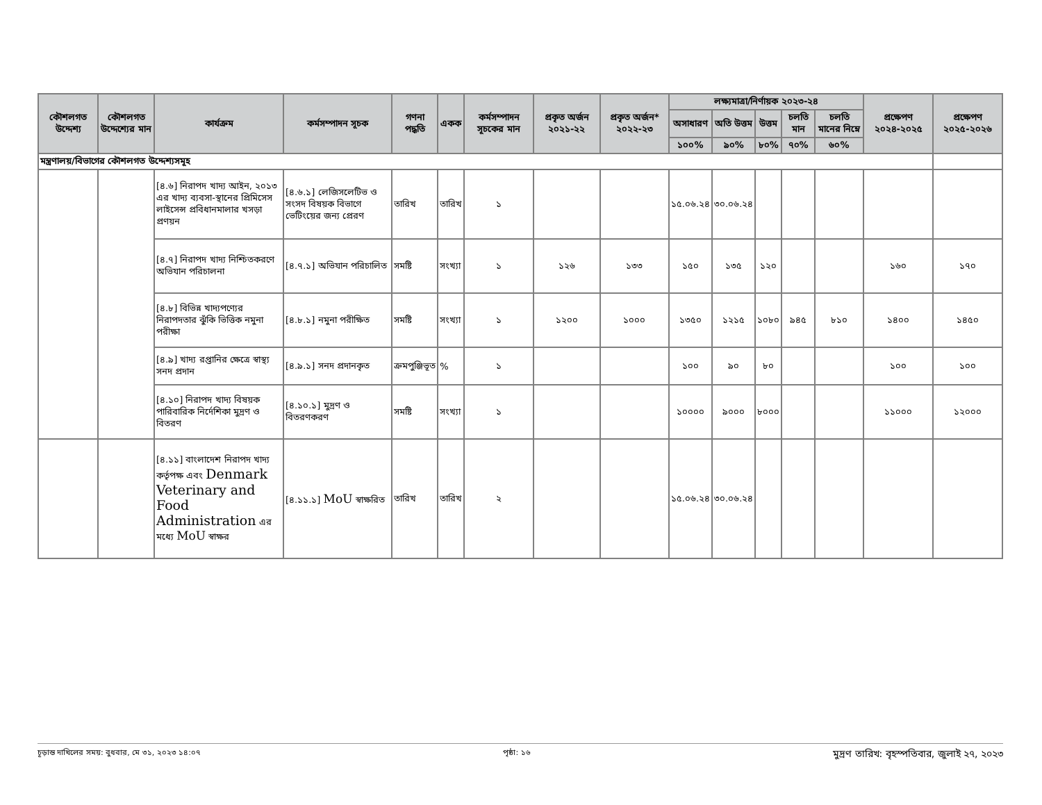| কৌশলগত উদ্দেশ্য | কৌশলগত উদ্দেশ্যের মান | কার্যক্রম | কর্মসম্পাদন সূচক | গণনা পদ্ধতি | একক | কর্মসম্পাদন সূচকের মান | প্রকৃত অর্জন ২০২১-২২ | প্রকৃত অর্জন* ২০২২-২৩ | লক্ষ্যমাত্রা/নির্ণায়ক ২০২৩-২৪ | | | | | প্রক্ষেপণ ২০২৪-২০২৫ | প্রক্ষেপণ ২০২৫-২০২৬ |
| --- | --- | --- | --- | --- | --- | --- | --- | --- | --- | --- | --- | --- | --- | --- | --- |
| | | | | | | | | | অসাধারণ | অতি উত্তম | উত্তম | চলতি মান | চলতি মানের নিম্নে | | |
| | | | | | | | | | ১০০% | ৯০% | ৮০% | ৭০% | ৬০% | | |
| মন্ত্রণালয়/বিভাগের কৌশলগত উদ্দেশ্যসমূহ | | | | | | | | | | | | | | | |
| | | [৪.৬] নিরাপদ খাদ্য আইন, ২০১৩ এর খাদ্য ব্যবসা-স্থানের প্রিমিসেস লাইসেন্স প্রবিধানমালার খসড়া প্রণয়ন | [৪.৬.১] লেজিসলেটিভ ও সংসদ বিষয়ক বিভাগে ভেটিংয়ের জন্য প্রেরণ | তারিখ | তারিখ | ১ | | | ১৫.০৬.২৪ | ৩০.০৬.২৪ | | | | | |
| | | [৪.৭] নিরাপদ খাদ্য নিশ্চিতকরণে অভিযান পরিচালনা | [৪.৭.১] অভিযান পরিচালিত | সমষ্টি | সংখ্যা | ১ | ১২৬ | ১৩৩ | ১৫০ | ১৩৫ | ১২০ | | | ১৬০ | ১৭০ |
| | | [৪.৮] বিভিন্ন খাদ্যপণ্যের নিরাপদতার ঝুঁকি ভিত্তিক নমুনা পরীক্ষা | [৪.৮.১] নমুনা পরীক্ষিত | সমষ্টি | সংখ্যা | ১ | ১২০০ | ১০০০ | ১৩৫০ | ১২১৫ | ১০৮০ | ৯৪৫ | ৮১০ | ১৪০০ | ১৪৫০ |
| | | [৪.৯] খাদ্য রপ্তানির ক্ষেত্রে স্বাস্থ্য সনদ প্রদান | [৪.৯.১] সনদ প্রদানকৃত | ক্রমপুঞ্জিভূত | % | ১ | | | ১০০ | ৯০ | ৮০ | | | ১০০ | ১০০ |
| | | [৪.১০] নিরাপদ খাদ্য বিষয়ক পারিবারিক নির্দেশিকা মুদ্রণ ও বিতরণ | [৪.১০.১] মুদ্রণ ও বিতরণকরণ | সমষ্টি | সংখ্যা | ১ | | | ১০০০০ | ৯০০০ | ৮০০০ | | | ১১০০০ | ১২০০০ |
| | | [৪.১১] বাংলাদেশ নিরাপদ খাদ্য কর্তৃপক্ষ এবং Denmark Veterinary and Food Administration এর মধ্যে MoU স্বাক্ষর | [৪.১১.১] MoU স্বাক্ষরিত | তারিখ | তারিখ | ২ | | | ১৫.০৬.২৪ | ৩০.০৬.২৪ | | | | | |
চূড়ান্ত দাখিলের সময়: বুধবার, মে ৩১, ২০২৩ ১৪:০৭ পৃষ্ঠা: ১৬ মুদ্রণ তারিখ: বৃহস্পতিবার, জুলাই ২৭, ২০২৩